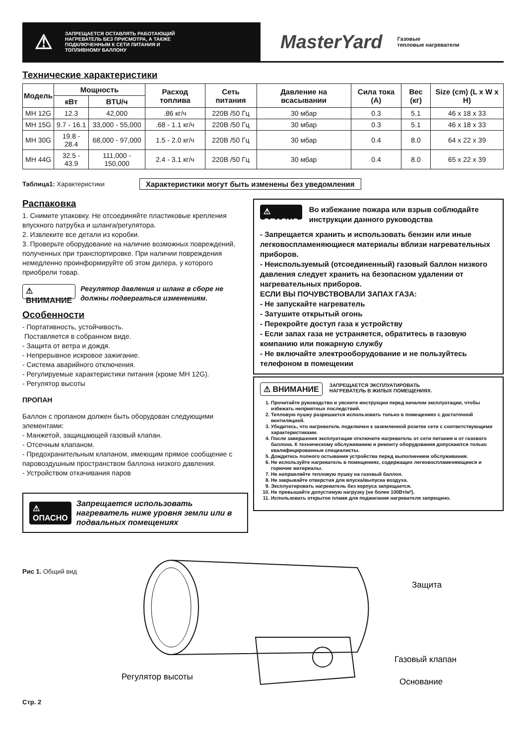⚠
ЗАПРЕЩАЕТСЯ ОСТАВЛЯТЬ РАБОТАЮЩИЙ
НАГРЕВАТЕЛЬ БЕЗ ПРИСМОТРА, А ТАКЖЕ
ПОДКЛЮЧЕННЫМ К СЕТИ ПИТАНИЯ И
ТОПЛИВНОМУ БАЛЛОНУ
MasterYard
Газовые
тепловые нагреватели
Технические характеристики
| Модель | Мощность | | Расход топлива | Сеть питания | Давление на всасывании | Сила тока (А) | Вес (кг) | Size (cm) (L x W x H) |
| --- | --- | --- | --- | --- | --- | --- | --- | --- |
| | кВт | BTU/ч | | | | | | |
| MH 12G | 12.3 | 42,000 | .86 кг/ч | 220В /50 Гц | 30 мбар | 0.3 | 5.1 | 46 x 18 x 33 |
| MH 15G | 9.7 - 16.1 | 33,000 - 55,000 | .68 - 1.1 кг/ч | 220В /50 Гц | 30 мбар | 0.3 | 5.1 | 46 x 18 x 33 |
| MH 30G | 19.8 - 28.4 | 68,000 - 97,000 | 1.5 - 2.0 кг/ч | 220В /50 Гц | 30 мбар | 0.4 | 8.0 | 64 x 22 x 39 |
| MH 44G | 32.5 - 43.9 | 111,000 - 150,000 | 2.4 - 3.1 кг/ч | 220В /50 Гц | 30 мбар | 0.4 | 8.0 | 65 x 22 x 39 |
Таблица1: Характеристики Характеристики могут быть изменены без уведомления
Распаковка
1. Снимите упаковку. Не отсоединяйте пластиковые крепления впускного патрубка и шланга/регулятора.
2. Извлеките все детали из коробки.
3. Проверьте оборудование на наличие возможных повреждений, полученных при транспортировке. При наличии повреждения немедленно проинформируйте об этом дилера, у которого приобрели товар.
⚠ ВНИМАНИЕ Регулятор давления и шланг в сборе не должны подвергаться изменениям.
Особенности
- Портативность, устойчивость.
Поставляется в собранном виде.
- Защита от ветра и дождя.
- Непрерывное искровое зажигание.
- Система аварийного отключения.
- Регулируемые характеристики питания (кроме MH 12G).
- Регулятор высоты
ПРОПАН
Баллон с пропаном должен быть оборудован следующими элементами:
- Манжетой, защищающей газовый клапан.
- Отсечным клапаном.
- Предохранительным клапаном, имеющим прямое сообщение с паровоздушным пространством баллона низкого давления.
- Устройством откачивания паров
⚠ ОПАСНО Запрещается использовать нагреватель ниже уровня земли или в подвальных помещениях
⚠ ОПАСНО Во избежание пожара или взрыв соблюдайте инструкции данного руководства
- Запрещается хранить и использовать бензин или иные легковоспламеняющиеся материалы вблизи нагревательных приборов.
- Неиспользуемый (отсоединенный) газовый баллон низкого давления следует хранить на безопасном удалении от нагревательных приборов.
ЕСЛИ ВЫ ПОЧУВСТВОВАЛИ ЗАПАХ ГАЗА:
- Не запускайте нагреватель
- Затушите открытый огонь
- Перекройте доступ газа к устройству
- Если запах газа не устраняется, обратитесь в газовую компанию или пожарную службу
- Не включайте электрооборудование и не пользуйтесь телефоном в помещении
⚠ ВНИМАНИЕ ЗАПРЕЩАЕТСЯ ЭКСПЛУАТИРОВАТЬ
НАГРЕВАТЕЛЬ В ЖИЛЫХ ПОМЕЩЕНИЯХ.
1. Прочитайте руководство и уясните инструкции перед началом эксплуатации, чтобы избежать неприятных последствий.
2. Тепловую пушку разрешается использовать только в помещениях с достаточной вентиляцией.
3. Убедитесь, что нагреватель подключен к заземленной розетке сети с соответствующими характеристиками.
4. После завершения эксплуатации отключите нагреватель от сети питания и от газового баллона. К техническому обслуживанию и ремонту оборудования допускаются только квалифицированные специалисты.
5. Дождитесь полного остывания устройства перед выполнением обслуживания.
6. Не используйте нагреватель в помещениях, содержащих легковоспламеняющиеся и горючие материалы.
7. Не направляйте тепловую пушку на газовый баллон.
8. Не закрывайте отверстия для впуска/выпуска воздуха.
9. Эксплуатировать нагреватель без корпуса запрещается.
10. Не превышайте допустимую нагрузку (не более 100Вт/м³).
11. Использовать открытое пламя для поджигания нагревателя запрещено.
Рис 1. Общий вид
Защита
Газовый клапан
Основание
Регулятор высоты
Стр. 2